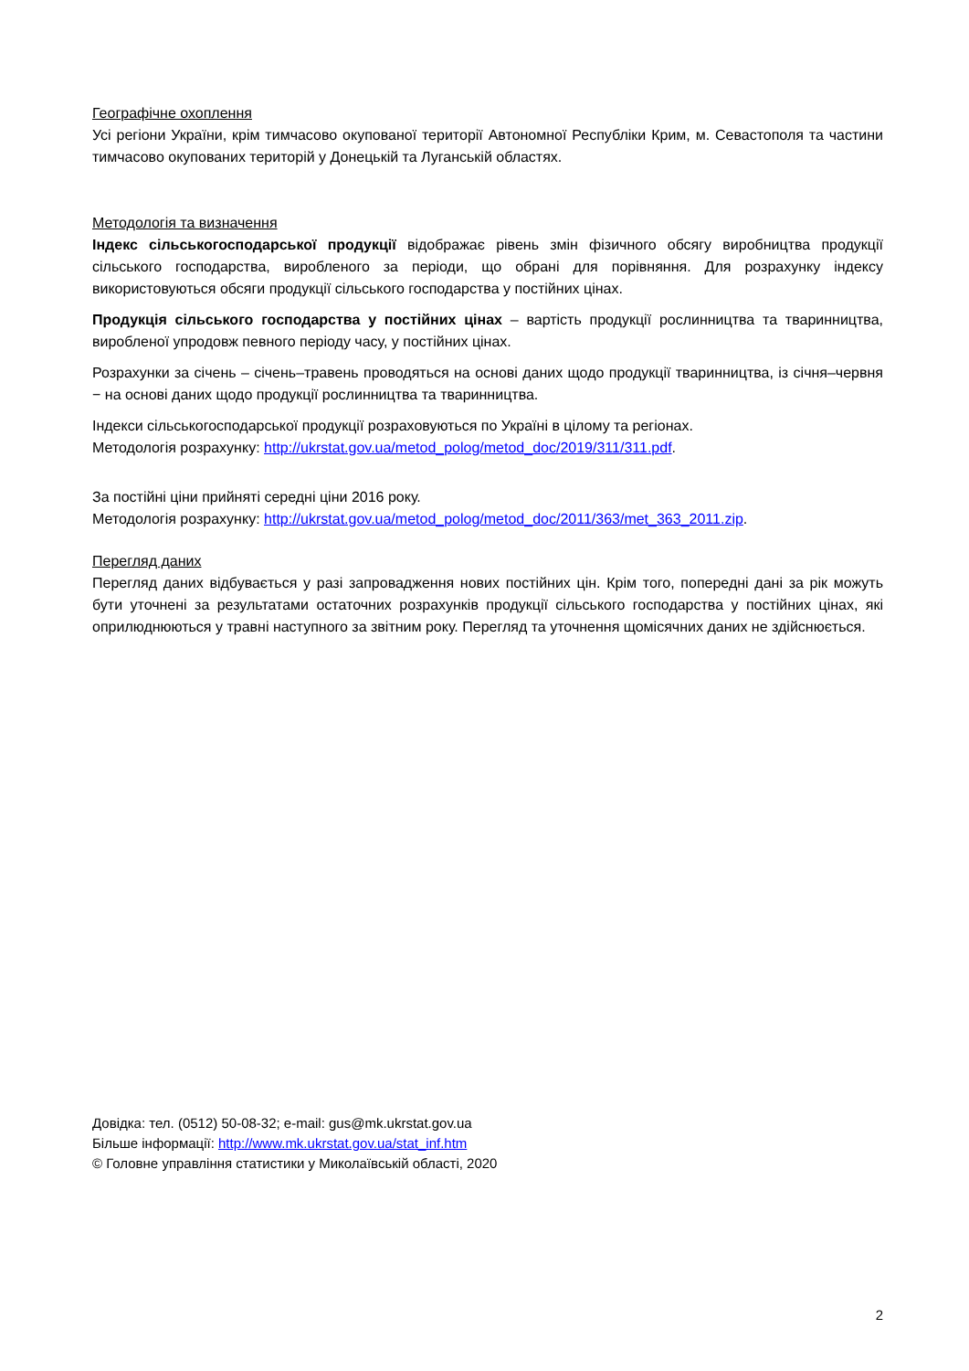Географічне охоплення
Усі регіони України, крім тимчасово окупованої території Автономної Республіки Крим, м. Севастополя та частини тимчасово окупованих територій у Донецькій та Луганській областях.
Методологія та визначення
Індекс сільськогосподарської продукції відображає рівень змін фізичного обсягу виробництва продукції сільського господарства, виробленого за періоди, що обрані для порівняння. Для розрахунку індексу використовуються обсяги продукції сільського господарства у постійних цінах.
Продукція сільського господарства у постійних цінах – вартість продукції рослинництва та тваринництва, виробленої упродовж певного періоду часу, у постійних цінах.
Розрахунки за січень – січень–травень проводяться на основі даних щодо продукції тваринництва, із січня–червня − на основі даних щодо продукції рослинництва та тваринництва.
Індекси сільськогосподарської продукції розраховуються по Україні в цілому та регіонах.
Методологія розрахунку: http://ukrstat.gov.ua/metod_polog/metod_doc/2019/311/311.pdf.
За постійні ціни прийняті середні ціни 2016 року.
Методологія розрахунку: http://ukrstat.gov.ua/metod_polog/metod_doc/2011/363/met_363_2011.zip.
Перегляд даних
Перегляд даних відбувається у разі запровадження нових постійних цін. Крім того, попередні дані за рік можуть бути уточнені за результатами остаточних розрахунків продукції сільського господарства у постійних цінах, які оприлюднюються у травні наступного за звітним року. Перегляд та уточнення щомісячних даних не здійснюється.
Довідка: тел. (0512) 50-08-32; e-mail: gus@mk.ukrstat.gov.ua
Більше інформації: http://www.mk.ukrstat.gov.ua/stat_inf.htm
© Головне управління статистики у Миколаївській області, 2020
2